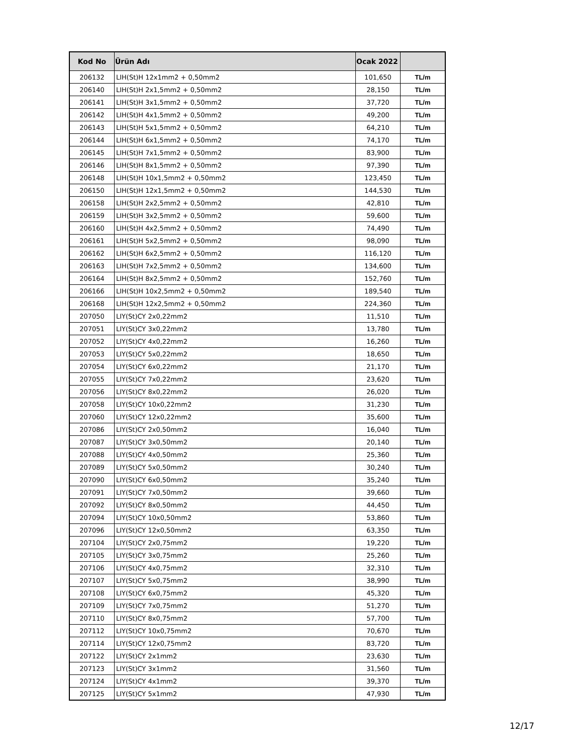| Kod No | Ürün Adı | Ocak 2022 | |
| --- | --- | --- | --- |
| 206132 | LIH(St)H 12x1mm2 + 0,50mm2 | 101,650 | TL/m |
| 206140 | LIH(St)H 2x1,5mm2 + 0,50mm2 | 28,150 | TL/m |
| 206141 | LIH(St)H 3x1,5mm2 + 0,50mm2 | 37,720 | TL/m |
| 206142 | LIH(St)H 4x1,5mm2 + 0,50mm2 | 49,200 | TL/m |
| 206143 | LIH(St)H 5x1,5mm2 + 0,50mm2 | 64,210 | TL/m |
| 206144 | LIH(St)H 6x1,5mm2 + 0,50mm2 | 74,170 | TL/m |
| 206145 | LIH(St)H 7x1,5mm2 + 0,50mm2 | 83,900 | TL/m |
| 206146 | LIH(St)H 8x1,5mm2 + 0,50mm2 | 97,390 | TL/m |
| 206148 | LIH(St)H 10x1,5mm2 + 0,50mm2 | 123,450 | TL/m |
| 206150 | LIH(St)H 12x1,5mm2 + 0,50mm2 | 144,530 | TL/m |
| 206158 | LIH(St)H 2x2,5mm2 + 0,50mm2 | 42,810 | TL/m |
| 206159 | LIH(St)H 3x2,5mm2 + 0,50mm2 | 59,600 | TL/m |
| 206160 | LIH(St)H 4x2,5mm2 + 0,50mm2 | 74,490 | TL/m |
| 206161 | LIH(St)H 5x2,5mm2 + 0,50mm2 | 98,090 | TL/m |
| 206162 | LIH(St)H 6x2,5mm2 + 0,50mm2 | 116,120 | TL/m |
| 206163 | LIH(St)H 7x2,5mm2 + 0,50mm2 | 134,600 | TL/m |
| 206164 | LIH(St)H 8x2,5mm2 + 0,50mm2 | 152,760 | TL/m |
| 206166 | LIH(St)H 10x2,5mm2 + 0,50mm2 | 189,540 | TL/m |
| 206168 | LIH(St)H 12x2,5mm2 + 0,50mm2 | 224,360 | TL/m |
| 207050 | LIY(St)CY 2x0,22mm2 | 11,510 | TL/m |
| 207051 | LIY(St)CY 3x0,22mm2 | 13,780 | TL/m |
| 207052 | LIY(St)CY 4x0,22mm2 | 16,260 | TL/m |
| 207053 | LIY(St)CY 5x0,22mm2 | 18,650 | TL/m |
| 207054 | LIY(St)CY 6x0,22mm2 | 21,170 | TL/m |
| 207055 | LIY(St)CY 7x0,22mm2 | 23,620 | TL/m |
| 207056 | LIY(St)CY 8x0,22mm2 | 26,020 | TL/m |
| 207058 | LIY(St)CY 10x0,22mm2 | 31,230 | TL/m |
| 207060 | LIY(St)CY 12x0,22mm2 | 35,600 | TL/m |
| 207086 | LIY(St)CY 2x0,50mm2 | 16,040 | TL/m |
| 207087 | LIY(St)CY 3x0,50mm2 | 20,140 | TL/m |
| 207088 | LIY(St)CY 4x0,50mm2 | 25,360 | TL/m |
| 207089 | LIY(St)CY 5x0,50mm2 | 30,240 | TL/m |
| 207090 | LIY(St)CY 6x0,50mm2 | 35,240 | TL/m |
| 207091 | LIY(St)CY 7x0,50mm2 | 39,660 | TL/m |
| 207092 | LIY(St)CY 8x0,50mm2 | 44,450 | TL/m |
| 207094 | LIY(St)CY 10x0,50mm2 | 53,860 | TL/m |
| 207096 | LIY(St)CY 12x0,50mm2 | 63,350 | TL/m |
| 207104 | LIY(St)CY 2x0,75mm2 | 19,220 | TL/m |
| 207105 | LIY(St)CY 3x0,75mm2 | 25,260 | TL/m |
| 207106 | LIY(St)CY 4x0,75mm2 | 32,310 | TL/m |
| 207107 | LIY(St)CY 5x0,75mm2 | 38,990 | TL/m |
| 207108 | LIY(St)CY 6x0,75mm2 | 45,320 | TL/m |
| 207109 | LIY(St)CY 7x0,75mm2 | 51,270 | TL/m |
| 207110 | LIY(St)CY 8x0,75mm2 | 57,700 | TL/m |
| 207112 | LIY(St)CY 10x0,75mm2 | 70,670 | TL/m |
| 207114 | LIY(St)CY 12x0,75mm2 | 83,720 | TL/m |
| 207122 | LIY(St)CY 2x1mm2 | 23,630 | TL/m |
| 207123 | LIY(St)CY 3x1mm2 | 31,560 | TL/m |
| 207124 | LIY(St)CY 4x1mm2 | 39,370 | TL/m |
| 207125 | LIY(St)CY 5x1mm2 | 47,930 | TL/m |
12/17